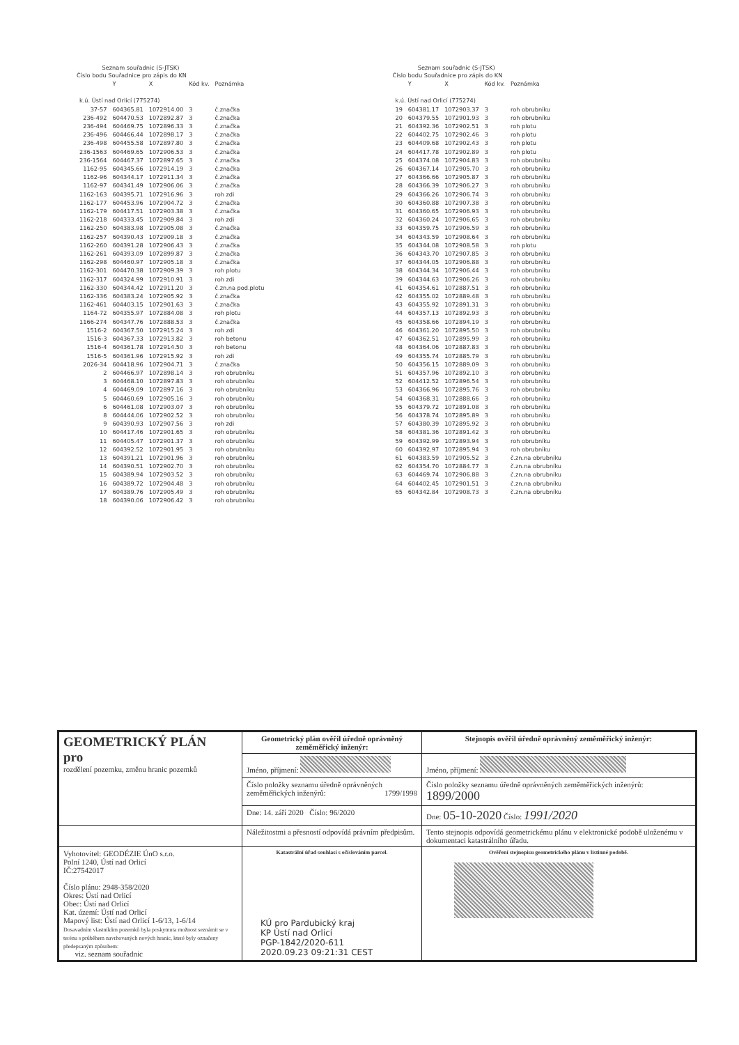Seznam souřadnic (S-JTSK)
Číslo bodu Souřadnice pro zápis do KN
| | Y | X | Kód kv. | Poznámka |
| --- | --- | --- | --- | --- |
| k.ú. Ústí nad Orlicí (775274) | | | | |
| 37-57 | 604365.81 | 1072914.00 | 3 | č.značka |
| 236-492 | 604470.53 | 1072892.87 | 3 | č.značka |
| 236-494 | 604469.75 | 1072896.33 | 3 | č.značka |
| 236-496 | 604466.44 | 1072898.17 | 3 | č.značka |
| 236-498 | 604455.58 | 1072897.80 | 3 | č.značka |
| 236-1563 | 604469.65 | 1072906.53 | 3 | č.značka |
| 236-1564 | 604467.37 | 1072897.65 | 3 | č.značka |
| 1162-95 | 604345.66 | 1072914.19 | 3 | č.značka |
| 1162-96 | 604344.17 | 1072911.34 | 3 | č.značka |
| 1162-97 | 604341.49 | 1072906.06 | 3 | č.značka |
| 1162-163 | 604395.71 | 1072916.96 | 3 | roh zdi |
| 1162-177 | 604453.96 | 1072904.72 | 3 | č.značka |
| 1162-179 | 604417.51 | 1072903.38 | 3 | č.značka |
| 1162-218 | 604333.45 | 1072909.84 | 3 | roh zdi |
| 1162-250 | 604383.98 | 1072905.08 | 3 | č.značka |
| 1162-257 | 604390.43 | 1072909.18 | 3 | č.značka |
| 1162-260 | 604391.28 | 1072906.43 | 3 | č.značka |
| 1162-261 | 604393.09 | 1072899.87 | 3 | č.značka |
| 1162-298 | 604460.97 | 1072905.18 | 3 | č.značka |
| 1162-301 | 604470.38 | 1072909.39 | 3 | roh plotu |
| 1162-317 | 604324.99 | 1072910.91 | 3 | roh zdi |
| 1162-330 | 604344.42 | 1072911.20 | 3 | č.zn.na pod.plotu |
| 1162-336 | 604383.24 | 1072905.92 | 3 | č.značka |
| 1162-461 | 604403.15 | 1072901.63 | 3 | č.značka |
| 1164-72 | 604355.97 | 1072884.08 | 3 | roh plotu |
| 1166-274 | 604347.76 | 1072888.53 | 3 | č.značka |
| 1516-2 | 604367.50 | 1072915.24 | 3 | roh zdi |
| 1516-3 | 604367.33 | 1072913.82 | 3 | roh betonu |
| 1516-4 | 604361.78 | 1072914.50 | 3 | roh betonu |
| 1516-5 | 604361.96 | 1072915.92 | 3 | roh zdi |
| 2026-34 | 604418.96 | 1072904.71 | 3 | č.značka |
| 2 | 604466.97 | 1072898.14 | 3 | roh obrubníku |
| 3 | 604468.10 | 1072897.83 | 3 | roh obrubníku |
| 4 | 604469.09 | 1072897.16 | 3 | roh obrubníku |
| 5 | 604460.69 | 1072905.16 | 3 | roh obrubníku |
| 6 | 604461.08 | 1072903.07 | 3 | roh obrubníku |
| 8 | 604444.06 | 1072902.52 | 3 | roh obrubníku |
| 9 | 604390.93 | 1072907.56 | 3 | roh zdi |
| 10 | 604417.46 | 1072901.65 | 3 | roh obrubníku |
| 11 | 604405.47 | 1072901.37 | 3 | roh obrubníku |
| 12 | 604392.52 | 1072901.95 | 3 | roh obrubníku |
| 13 | 604391.21 | 1072901.96 | 3 | roh obrubníku |
| 14 | 604390.51 | 1072902.70 | 3 | roh obrubníku |
| 15 | 604389.94 | 1072903.52 | 3 | roh obrubníku |
| 16 | 604389.72 | 1072904.48 | 3 | roh obrubníku |
| 17 | 604389.76 | 1072905.49 | 3 | roh obrubníku |
| 18 | 604390.06 | 1072906.42 | 3 | roh obrubníku |
Seznam souřadnic (S-JTSK)
Číslo bodu Souřadnice pro zápis do KN
| | Y | X | Kód kv. | Poznámka |
| --- | --- | --- | --- | --- |
| k.ú. Ústí nad Orlicí (775274) | | | | |
| 19 | 604381.17 | 1072903.37 | 3 | roh obrubníku |
| 20 | 604379.55 | 1072901.93 | 3 | roh obrubníku |
| 21 | 604392.36 | 1072902.51 | 3 | roh plotu |
| 22 | 604402.75 | 1072902.46 | 3 | roh plotu |
| 23 | 604409.68 | 1072902.43 | 3 | roh plotu |
| 24 | 604417.78 | 1072902.89 | 3 | roh plotu |
| 25 | 604374.08 | 1072904.83 | 3 | roh obrubníku |
| 26 | 604367.14 | 1072905.70 | 3 | roh obrubníku |
| 27 | 604366.66 | 1072905.87 | 3 | roh obrubníku |
| 28 | 604366.39 | 1072906.27 | 3 | roh obrubníku |
| 29 | 604366.26 | 1072906.74 | 3 | roh obrubníku |
| 30 | 604360.88 | 1072907.38 | 3 | roh obrubníku |
| 31 | 604360.65 | 1072906.93 | 3 | roh obrubníku |
| 32 | 604360.24 | 1072906.65 | 3 | roh obrubníku |
| 33 | 604359.75 | 1072906.59 | 3 | roh obrubníku |
| 34 | 604343.59 | 1072908.64 | 3 | roh obrubníku |
| 35 | 604344.08 | 1072908.58 | 3 | roh plotu |
| 36 | 604343.70 | 1072907.85 | 3 | roh obrubníku |
| 37 | 604344.05 | 1072906.88 | 3 | roh obrubníku |
| 38 | 604344.34 | 1072906.44 | 3 | roh obrubníku |
| 39 | 604344.63 | 1072906.26 | 3 | roh obrubníku |
| 41 | 604354.61 | 1072887.51 | 3 | roh obrubníku |
| 42 | 604355.02 | 1072889.48 | 3 | roh obrubníku |
| 43 | 604355.92 | 1072891.31 | 3 | roh obrubníku |
| 44 | 604357.13 | 1072892.93 | 3 | roh obrubníku |
| 45 | 604358.66 | 1072894.19 | 3 | roh obrubníku |
| 46 | 604361.20 | 1072895.50 | 3 | roh obrubníku |
| 47 | 604362.51 | 1072895.99 | 3 | roh obrubníku |
| 48 | 604364.06 | 1072887.83 | 3 | roh obrubníku |
| 49 | 604355.74 | 1072885.79 | 3 | roh obrubníku |
| 50 | 604356.15 | 1072889.09 | 3 | roh obrubníku |
| 51 | 604357.96 | 1072892.10 | 3 | roh obrubníku |
| 52 | 604412.52 | 1072896.54 | 3 | roh obrubníku |
| 53 | 604366.96 | 1072895.76 | 3 | roh obrubníku |
| 54 | 604368.31 | 1072888.66 | 3 | roh obrubníku |
| 55 | 604379.72 | 1072891.08 | 3 | roh obrubníku |
| 56 | 604378.74 | 1072895.89 | 3 | roh obrubníku |
| 57 | 604380.39 | 1072895.92 | 3 | roh obrubníku |
| 58 | 604381.36 | 1072891.42 | 3 | roh obrubníku |
| 59 | 604392.99 | 1072893.94 | 3 | roh obrubníku |
| 60 | 604392.97 | 1072895.94 | 3 | roh obrubníku |
| 61 | 604383.59 | 1072905.52 | 3 | č.zn.na obrubníku |
| 62 | 604354.70 | 1072884.77 | 3 | č.zn.na obrubníku |
| 63 | 604469.74 | 1072906.88 | 3 | č.zn.na obrubníku |
| 64 | 604402.45 | 1072901.51 | 3 | č.zn.na obrubníku |
| 65 | 604342.84 | 1072908.73 | 3 | č.zn.na obrubníku |
| GEOMETRICKÝ PLÁN pro rozdělení pozemku, změnu hranic pozemků | Geometrický plán ověřil úředně oprávněný zeměměřický inženýr: | Stejnopis ověřil úředně oprávněný zeměměřický inženýr: |
| | Jméno, příjmení: | Jméno, příjmení: |
| | Číslo položky seznamu úředně oprávněných zeměměřických inženýrů: 1799/1998 | Číslo položky seznamu úředně oprávněných zeměměřických inženýrů: 1899/2000 |
| | Dne: 14. září 2020 Číslo: 96/2020 | Dne: 05-10-2020 Číslo: 1991/2020 |
| | Náležitostmi a přesností odpovídá právním předpisům. | Tento stejnopis odpovídá geometrickému plánu v elektronické podobě uloženému v dokumentaci katastrálního úřadu. |
| Vyhotovitel: GEODÉZIE ÚnO s.r.o. Polní 1240, Ústí nad Orlicí IČ:27542017 Číslo plánu: 2948-358/2020 Okres: Ústí nad Orlicí Obec: Ústí nad Orlicí Kat. území: Ústí nad Orlicí Mapový list: Ústí nad Orlicí 1-6/13, 1-6/14 Dosavadním vlastníkům pozemků byla poskytnuta možnost seznámit se v terénu s průběhem navrhovaných nových hranic, které byly označeny předepsaným způsobem: viz. seznam souřadnic | Katastrální úřad souhlasí s očíslováním parcel. KÚ pro Pardubický kraj KP Ústí nad Orlicí PGP-1842/2020-611 2020.09.23 09:21:31 CEST | Ověření stejnopisu geometrického plánu v listinné podobě. |